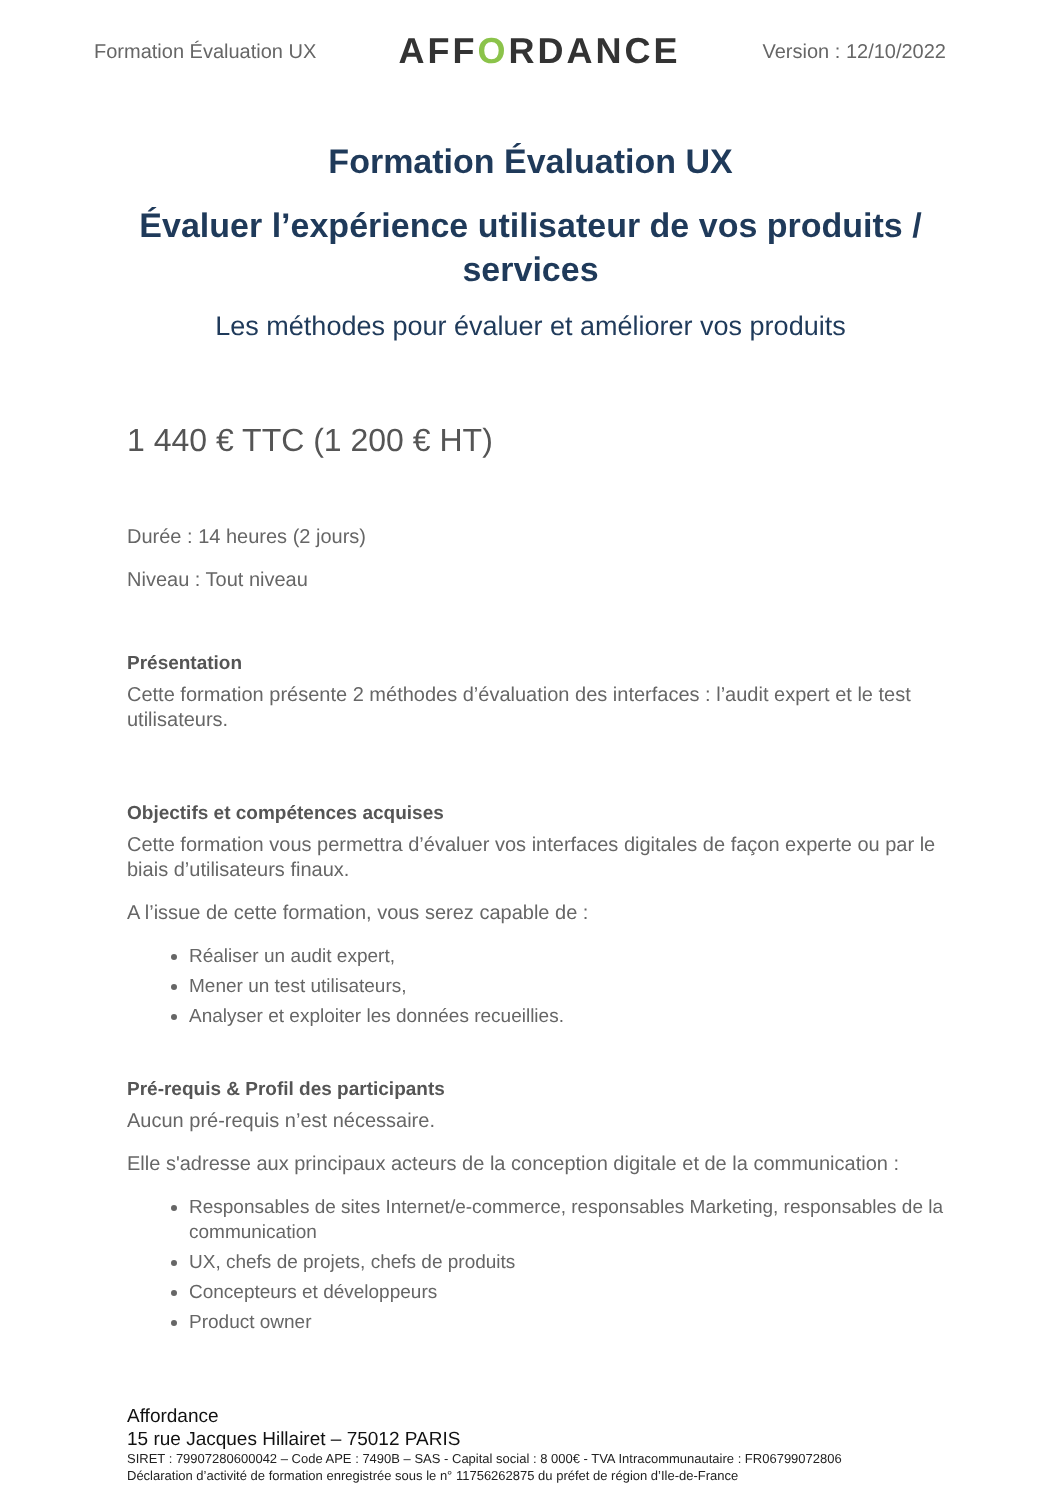Formation Évaluation UX
AFFORDANCE
Version : 12/10/2022
Formation Évaluation UX
Évaluer l’expérience utilisateur de vos produits / services
Les méthodes pour évaluer et améliorer vos produits
1 440 € TTC (1 200 € HT)
Durée : 14 heures (2 jours)
Niveau : Tout niveau
Présentation
Cette formation présente 2 méthodes d’évaluation des interfaces : l’audit expert et le test utilisateurs.
Objectifs et compétences acquises
Cette formation vous permettra d’évaluer vos interfaces digitales de façon experte ou par le biais d’utilisateurs finaux.
A l’issue de cette formation, vous serez capable de :
Réaliser un audit expert,
Mener un test utilisateurs,
Analyser et exploiter les données recueillies.
Pré-requis & Profil des participants
Aucun pré-requis n’est nécessaire.
Elle s'adresse aux principaux acteurs de la conception digitale et de la communication :
Responsables de sites Internet/e-commerce, responsables Marketing, responsables de la communication
UX, chefs de projets, chefs de produits
Concepteurs et développeurs
Product owner
Affordance
15 rue Jacques Hillairet – 75012 PARIS
SIRET : 79907280600042 – Code APE : 7490B – SAS - Capital social : 8 000€ - TVA Intracommunautaire : FR06799072806
Déclaration d’activité de formation enregistrée sous le n° 11756262875 du préfet de région d’Ile-de-France